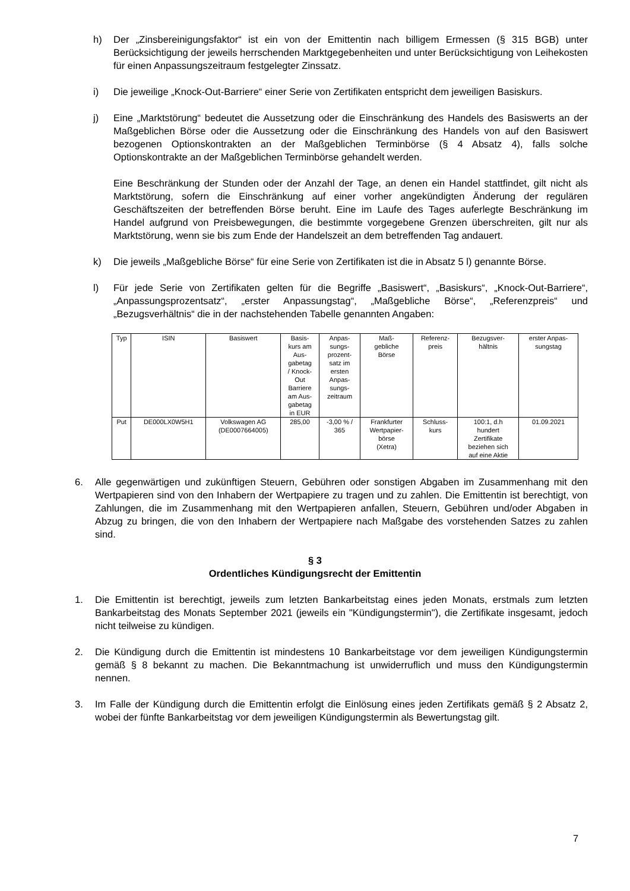h) Der „Zinsbereinigungsfaktor“ ist ein von der Emittentin nach billigem Ermessen (§ 315 BGB) unter Berücksichtigung der jeweils herrschenden Marktgegebenheiten und unter Berücksichtigung von Leihekosten für einen Anpassungszeitraum festgelegter Zinssatz.
i) Die jeweilige „Knock-Out-Barriere“ einer Serie von Zertifikaten entspricht dem jeweiligen Basiskurs.
j) Eine „Marktstörung“ bedeutet die Aussetzung oder die Einschränkung des Handels des Basiswerts an der Maßgeblichen Börse oder die Aussetzung oder die Einschränkung des Handels von auf den Basiswert bezogenen Optionskontrakten an der Maßgeblichen Terminbörse (§ 4 Absatz 4), falls solche Optionskontrakte an der Maßgeblichen Terminbörse gehandelt werden.
Eine Beschränkung der Stunden oder der Anzahl der Tage, an denen ein Handel stattfindet, gilt nicht als Marktstörung, sofern die Einschränkung auf einer vorher angekündigten Änderung der regulären Geschäftszeiten der betreffenden Börse beruht. Eine im Laufe des Tages auferlegte Beschränkung im Handel aufgrund von Preisbewegungen, die bestimmte vorgegebene Grenzen überschreiten, gilt nur als Marktstörung, wenn sie bis zum Ende der Handelszeit an dem betreffenden Tag andauert.
k) Die jeweils „Maßgebliche Börse“ für eine Serie von Zertifikaten ist die in Absatz 5 l) genannte Börse.
l) Für jede Serie von Zertifikaten gelten für die Begriffe „Basiswert“, „Basiskurs“, „Knock-Out-Barriere“, „Anpassungsprozentsatz“, „erster Anpassungstag“, „Maßgebliche Börse“, „Referenzpreis“ und „Bezugsverhältnis“ die in der nachstehenden Tabelle genannten Angaben:
| Typ | ISIN | Basiswert | Basis- kurs am Aus- gabetag / Knock- Out Barriere am Aus- gabetag in EUR | Anpas- sungs- prozent- satz im ersten Anpas- sungs- zeitraum | Maß- gebliche Börse | Referenz- preis | Bezugsver- hältnis | erster Anpas- sungstag |
| Put | DE000LX0W5H1 | Volkswagen AG (DE0007664005) | 285,00 | -3,00 % / 365 | Frankfurter Wertpapier- börse (Xetra) | Schluss- kurs | 100:1, d.h hundert Zertifikate beziehen sich auf eine Aktie | 01.09.2021 |
6. Alle gegenwärtigen und zukünftigen Steuern, Gebühren oder sonstigen Abgaben im Zusammenhang mit den Wertpapieren sind von den Inhabern der Wertpapiere zu tragen und zu zahlen. Die Emittentin ist berechtigt, von Zahlungen, die im Zusammenhang mit den Wertpapieren anfallen, Steuern, Gebühren und/oder Abgaben in Abzug zu bringen, die von den Inhabern der Wertpapiere nach Maßgabe des vorstehenden Satzes zu zahlen sind.
§ 3
Ordentliches Kündigungsrecht der Emittentin
1. Die Emittentin ist berechtigt, jeweils zum letzten Bankarbeitstag eines jeden Monats, erstmals zum letzten Bankarbeitstag des Monats September 2021 (jeweils ein "Kündigungstermin"), die Zertifikate insgesamt, jedoch nicht teilweise zu kündigen.
2. Die Kündigung durch die Emittentin ist mindestens 10 Bankarbeitstage vor dem jeweiligen Kündigungstermin gemäß § 8 bekannt zu machen. Die Bekanntmachung ist unwiderruflich und muss den Kündigungstermin nennen.
3. Im Falle der Kündigung durch die Emittentin erfolgt die Einlösung eines jeden Zertifikats gemäß § 2 Absatz 2, wobei der fünfte Bankarbeitstag vor dem jeweiligen Kündigungstermin als Bewertungstag gilt.
7